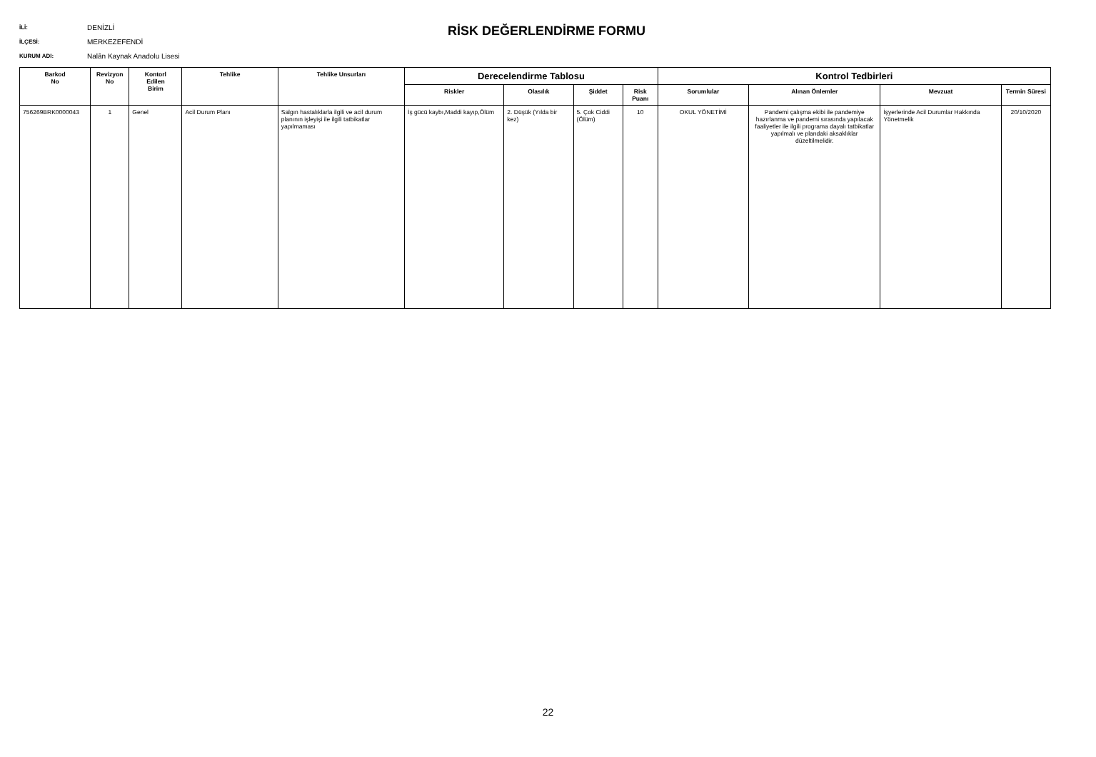İLİ: DENİZLİ
İLÇESİ: MERKEZEFENDİ
KURUM ADI: Nalân Kaynak Anadolu Lisesi
RİSK DEĞERLENDİRME FORMU
| Barkod No | Revizyon No | Kontorl Edilen Birim | Tehlike | Tehlike Unsurları | Derecelendirme Tablosu | | | | Kontrol Tedbirleri | | | |
| --- | --- | --- | --- | --- | --- | --- | --- | --- | --- | --- | --- | --- |
| | | | | | Riskler | Olasılık | Şiddet | Risk Puanı | Sorumlular | Alınan Önlemler | Mevzuat | Termin Süresi |
| 756269BRK0000043 | 1 | Genel | Acil Durum Planı | Salgın hastalıklarla ilgili ve acil durum planının işleyişi ile ilgili tatbikatlar yapılmaması | İş gücü kaybı,Maddi kayıp,Ölüm | 2. Düşük (Yılda bir kez) | 5. Çok Ciddi (Ölüm) | 10 | OKUL YÖNETİMİ | Pandemi çalışma ekibi ile pandemiye hazırlanma ve pandemi sırasında yapılacak faaliyetler ile ilgili programa dayalı tatbikatlar yapılmalı ve plandaki aksaklıklar düzeltilmelidir. | İşyerlerinde Acil Durumlar Hakkında Yönetmelik | 20/10/2020 |
22